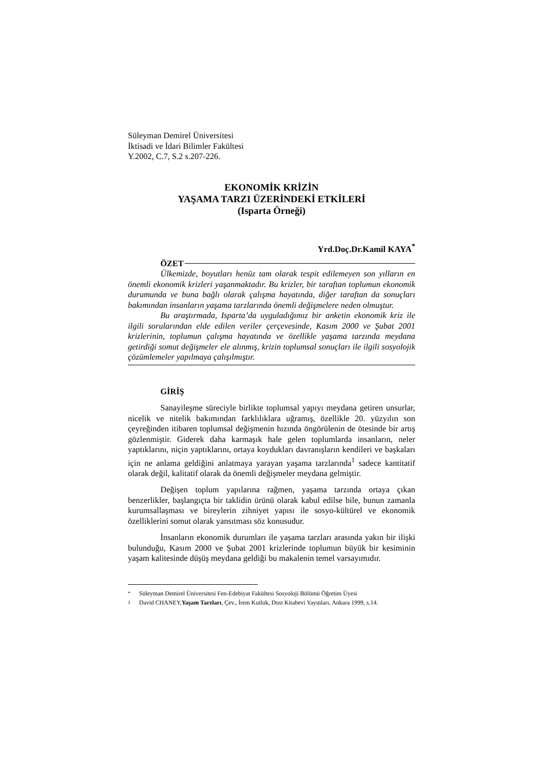Süleyman Demirel Üniversitesi
İktisadi ve İdari Bilimler Fakültesi
Y.2002, C.7, S.2 s.207-226.
EKONOMİK KRİZİN
YAŞAMA TARZI ÜZERİNDEKİ ETKİLERİ
(Isparta Örneği)
Yrd.Doç.Dr.Kamil KAYA<sup>*</sup>
ÖZET
Ülkemizde, boyutları henüz tam olarak tespit edilemeyen son yılların en önemli ekonomik krizleri yaşanmaktadır. Bu krizler, bir taraftan toplumun ekonomik durumunda ve buna bağlı olarak çalışma hayatında, diğer taraftan da sonuçları bakımından insanların yaşama tarzlarında önemli değişmelere neden olmuştur.
Bu araştırmada, Isparta’da uyguladığımız bir anketin ekonomik kriz ile ilgili sorularından elde edilen veriler çerçevesinde, Kasım 2000 ve Şubat 2001 krizlerinin, toplumun çalışma hayatında ve özellikle yaşama tarzında meydana getirdiği somut değişmeler ele alınmış, krizin toplumsal sonuçları ile ilgili sosyolojik çözümlemeler yapılmaya çalışılmıştır.
GİRİŞ
Sanayileşme süreciyle birlikte toplumsal yapıyı meydana getiren unsurlar, nicelik ve nitelik bakımından farklılıklara uğramış, özellikle 20. yüzyılın son çeyreğinden itibaren toplumsal değişmenin hızında öngörülenin de ötesinde bir artış gözlenmiştir. Giderek daha karmaşık hale gelen toplumlarda insanların, neler yaptıklarını, niçin yaptıklarını, ortaya koydukları davranışların kendileri ve başkaları için ne anlama geldiğini anlatmaya yarayan yaşama tarzlarında<sup>1</sup> sadece kantitatif olarak değil, kalitatif olarak da önemli değişmeler meydana gelmiştir.
Değişen toplum yapılarına rağmen, yaşama tarzında ortaya çıkan benzerlikler, başlangıçta bir taklidin ürünü olarak kabul edilse bile, bunun zamanla kurumsallaşması ve bireylerin zihniyet yapısı ile sosyo-kültürel ve ekonomik özelliklerini somut olarak yansıtması söz konusudur.
İnsanların ekonomik durumları ile yaşama tarzları arasında yakın bir ilişki bulunduğu, Kasım 2000 ve Şubat 2001 krizlerinde toplumun büyük bir kesiminin yaşam kalitesinde düşüş meydana geldiği bu makalenin temel varsayımıdır.
<sup>*</sup> Süleyman Demirel Üniversitesi Fen-Edebiyat Fakültesi Sosyoloji Bölümü Öğretim Üyesi
<sup>1</sup> David CHANEY,Yaşam Tarzları, Çev., İrem Kutluk, Dost Kitabevi Yayınları, Ankara 1999, s.14.